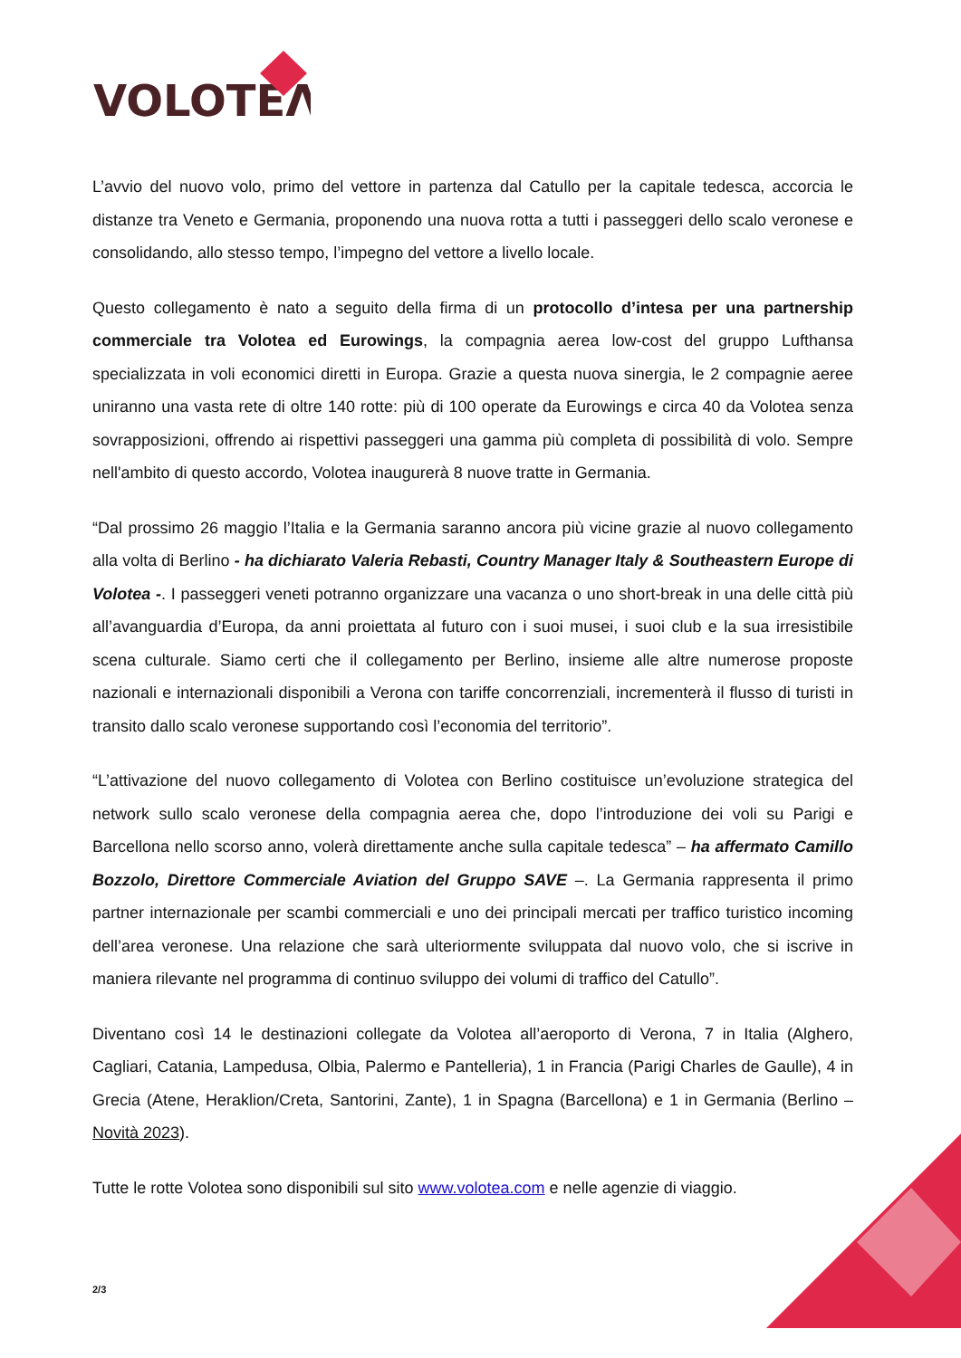VOLOTEΛ
L’avvio del nuovo volo, primo del vettore in partenza dal Catullo per la capitale tedesca, accorcia le distanze tra Veneto e Germania, proponendo una nuova rotta a tutti i passeggeri dello scalo veronese e consolidando, allo stesso tempo, l’impegno del vettore a livello locale.
Questo collegamento è nato a seguito della firma di un protocollo d’intesa per una partnership commerciale tra Volotea ed Eurowings, la compagnia aerea low-cost del gruppo Lufthansa specializzata in voli economici diretti in Europa. Grazie a questa nuova sinergia, le 2 compagnie aeree uniranno una vasta rete di oltre 140 rotte: più di 100 operate da Eurowings e circa 40 da Volotea senza sovrapposizioni, offrendo ai rispettivi passeggeri una gamma più completa di possibilità di volo. Sempre nell'ambito di questo accordo, Volotea inaugurerà 8 nuove tratte in Germania.
“Dal prossimo 26 maggio l’Italia e la Germania saranno ancora più vicine grazie al nuovo collegamento alla volta di Berlino - ha dichiarato Valeria Rebasti, Country Manager Italy & Southeastern Europe di Volotea -. I passeggeri veneti potranno organizzare una vacanza o uno short-break in una delle città più all’avanguardia d’Europa, da anni proiettata al futuro con i suoi musei, i suoi club e la sua irresistibile scena culturale. Siamo certi che il collegamento per Berlino, insieme alle altre numerose proposte nazionali e internazionali disponibili a Verona con tariffe concorrenziali, incrementerà il flusso di turisti in transito dallo scalo veronese supportando così l’economia del territorio”.
“L’attivazione del nuovo collegamento di Volotea con Berlino costituisce un’evoluzione strategica del network sullo scalo veronese della compagnia aerea che, dopo l’introduzione dei voli su Parigi e Barcellona nello scorso anno, volerà direttamente anche sulla capitale tedesca” – ha affermato Camillo Bozzolo, Direttore Commerciale Aviation del Gruppo SAVE –. La Germania rappresenta il primo partner internazionale per scambi commerciali e uno dei principali mercati per traffico turistico incoming dell’area veronese. Una relazione che sarà ulteriormente sviluppata dal nuovo volo, che si iscrive in maniera rilevante nel programma di continuo sviluppo dei volumi di traffico del Catullo”.
Diventano così 14 le destinazioni collegate da Volotea all’aeroporto di Verona, 7 in Italia (Alghero, Cagliari, Catania, Lampedusa, Olbia, Palermo e Pantelleria), 1 in Francia (Parigi Charles de Gaulle), 4 in Grecia (Atene, Heraklion/Creta, Santorini, Zante), 1 in Spagna (Barcellona) e 1 in Germania (Berlino – Novità 2023).
Tutte le rotte Volotea sono disponibili sul sito www.volotea.com e nelle agenzie di viaggio.
2/3